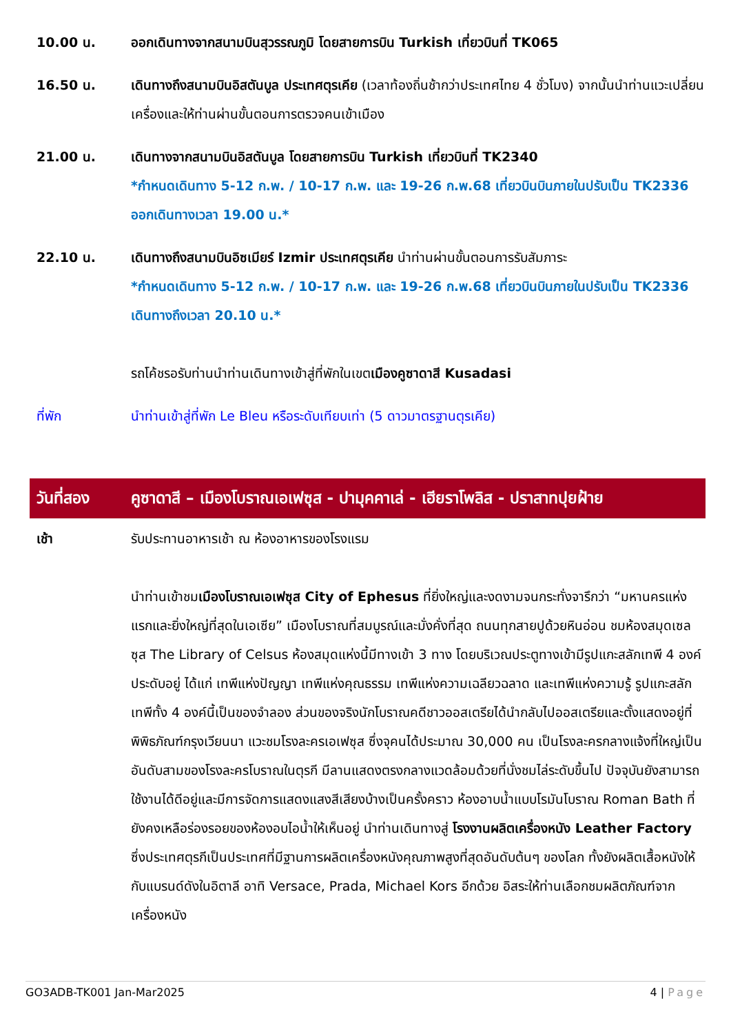10.00 น. ออกเดินทางจากสนามบินสุวรรณภูมิ โดยสายการบิน Turkish เที่ยวบินที่ TK065
16.50 น. เดินทางถึงสนามบินอิสตันบูล ประเทศตุรเคีย (เวลาท้องถิ่นช้ากว่าประเทศไทย 4 ชั่วโมง) จากนั้นนำท่านแวะเปลี่ยนเครื่องและให้ท่านผ่านขั้นตอนการตรวจคนเข้าเมือง
21.00 น. เดินทางจากสนามบินอิสตันบูล โดยสายการบิน Turkish เที่ยวบินที่ TK2340
*กำหนดเดินทาง 5-12 ก.พ. / 10-17 ก.พ. และ 19-26 ก.พ.68 เที่ยวบินบินภายในปรับเป็น TK2336 ออกเดินทางเวลา 19.00 น.*
22.10 น. เดินทางถึงสนามบินอิซเมียร์ Izmir ประเทศตุรเคีย นำท่านผ่านขั้นตอนการรับสัมภาระ
*กำหนดเดินทาง 5-12 ก.พ. / 10-17 ก.พ. และ 19-26 ก.พ.68 เที่ยวบินบินภายในปรับเป็น TK2336 เดินทางถึงเวลา 20.10 น.*
รถโค้ชรอรับท่านนำท่านเดินทางเข้าสู่ที่พักในเขตเมืองคูซาดาสี Kusadasi
ที่พัก นำท่านเข้าสู่ที่พัก Le Bleu หรือระดับเทียบเท่า (5 ดาวมาตรฐานตุรเคีย)
วันที่สอง คูซาดาสี – เมืองโบราณเอเฟซุส - ปามุคคาเล่ - เฮียราโพลิส - ปราสาทปุยฝ้าย
เช้า รับประทานอาหารเช้า ณ ห้องอาหารของโรงแรม
นำท่านเข้าชมเมืองโบราณเอเฟซุส City of Ephesus ที่ยิ่งใหญ่และงดงามจนกระทั่งจารึกว่า “มหานครแห่งแรกและยิ่งใหญ่ที่สุดในเอเซีย” เมืองโบราณที่สมบูรณ์และมั่งคั่งที่สุด ถนนทุกสายปูด้วยหินอ่อน ชมห้องสมุดเซลซุส The Library of Celsus ห้องสมุดแห่งนี้มีทางเข้า 3 ทาง โดยบริเวณประตูทางเข้ามีรูปแกะสลักเทพี 4 องค์ประดับอยู่ ได้แก่ เทพีแห่งปัญญา เทพีแห่งคุณธรรม เทพีแห่งความเฉลียวฉลาด และเทพีแห่งความรู้ รูปแกะสลักเทพีทั้ง 4 องค์นี้เป็นของจำลอง ส่วนของจริงนักโบราณคดีชาวออสเตรียได้นำกลับไปออสเตรียและตั้งแสดงอยู่ที่พิพิธภัณฑ์กรุงเวียนนา แวะชมโรงละครเอเฟซุส ซึ่งจุคนได้ประมาณ 30,000 คน เป็นโรงละครกลางแจ้งที่ใหญ่เป็นอันดับสามของโรงละครโบราณในตุรกี มีลานแสดงตรงกลางแวดล้อมด้วยที่นั่งชมไล่ระดับขึ้นไป ปัจจุบันยังสามารถใช้งานได้ดีอยู่และมีการจัดการแสดงแสงสีเสียงบ้างเป็นครั้งคราว ห้องอาบน้ำแบบโรมันโบราณ Roman Bath ที่ยังคงเหลือร่องรอยของห้องอบไอน้ำให้เห็นอยู่ นำท่านเดินทางสู่ โรงงานผลิตเครื่องหนัง Leather Factory ซึ่งประเทศตุรกีเป็นประเทศที่มีฐานการผลิตเครื่องหนังคุณภาพสูงที่สุดอันดับต้นๆ ของโลก ทั้งยังผลิตเสื้อหนังให้กับแบรนด์ดังในอิตาลี อาทิ Versace, Prada, Michael Kors อีกด้วย อิสระให้ท่านเลือกชมผลิตภัณฑ์จากเครื่องหนัง
GO3ADB-TK001 Jan-Mar2025 4 | Page